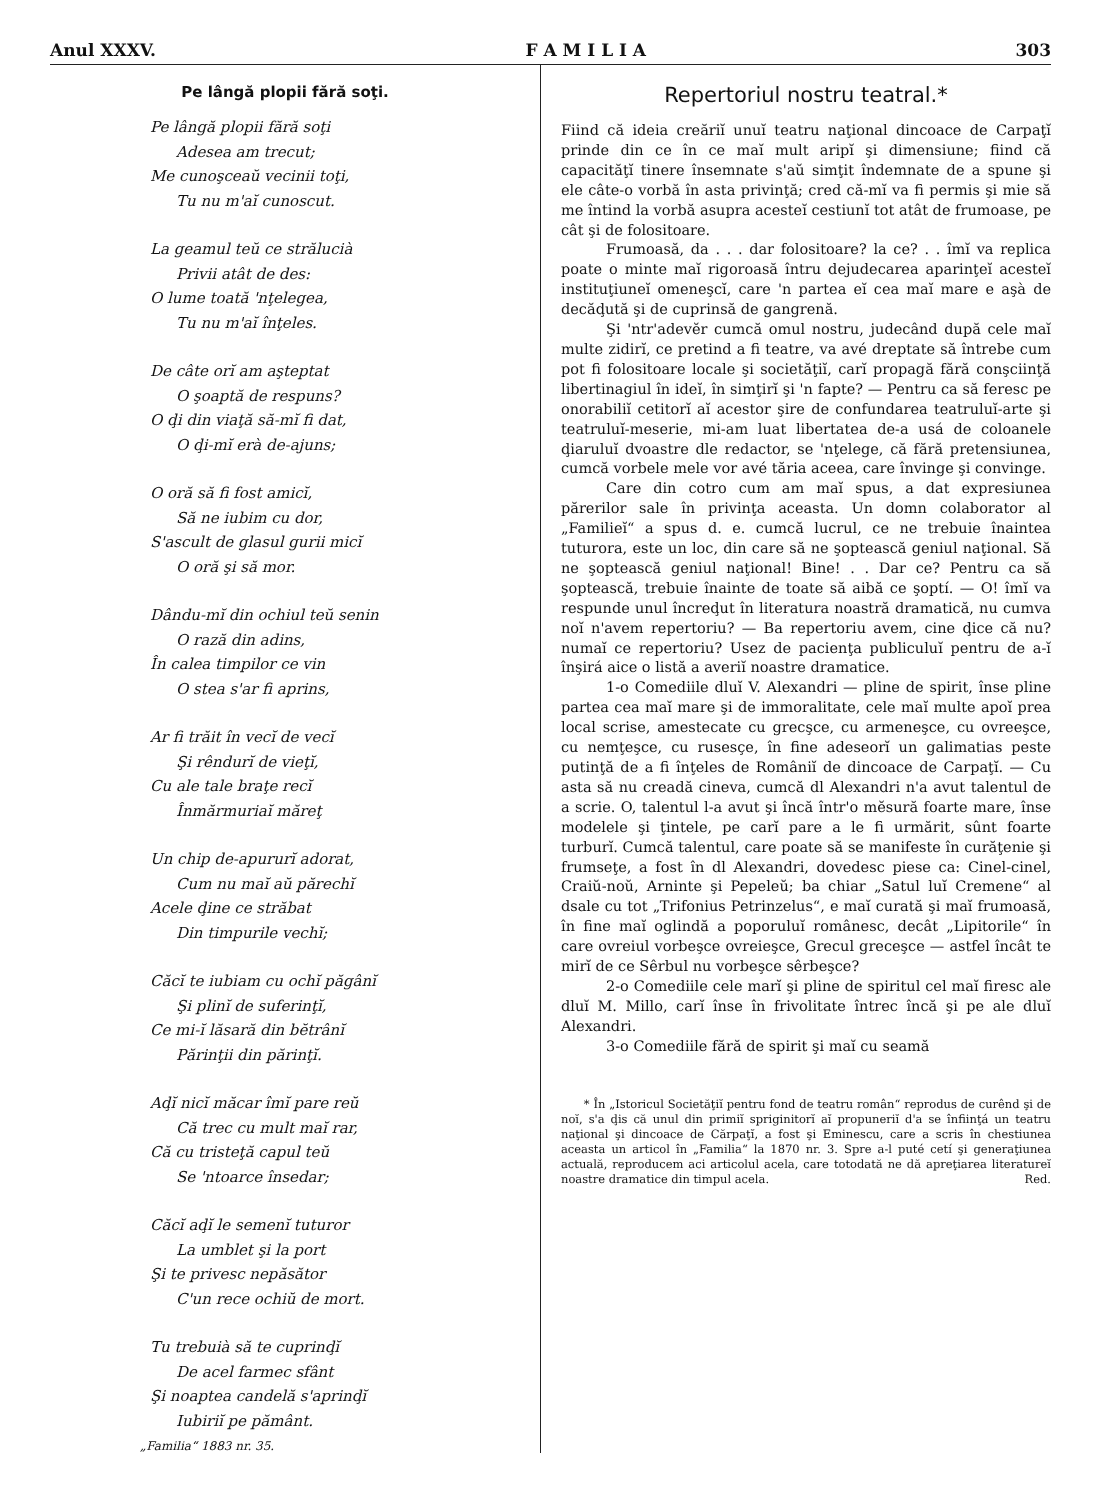Anul XXXV. F A M I L I A 303
Pe lângă plopii fără soţi.
Pe lângă plopii fără soţi
Adesea am trecut;
Me cunoşceaŭ vecinii toţi,
Tu nu m'aĭ cunoscut.
La geamul teŭ ce strălucià
Privii atât de des:
O lume toată 'nţelegea,
Tu nu m'aĭ înţeles.
De câte orĭ am aşteptat
O şoaptă de respuns?
O ḑi din viaţă să-mĭ fi dat,
O ḑi-mĭ erà de-ajuns;
O oră să fi fost amicĭ,
Să ne iubim cu dor,
S'ascult de glasul gurii micĭ
O oră şi să mor.
Dându-mĭ din ochiul teŭ senin
O rază din adins,
În calea timpilor ce vin
O stea s'ar fi aprins,
Ar fi trăit în vecĭ de vecĭ
Şi rêndurĭ de vieţĭ,
Cu ale tale braţe recĭ
Înmărmuriaĭ măreţ
Un chip de-apururĭ adorat,
Cum nu maĭ aŭ părechĭ
Acele ḑine ce străbat
Din timpurile vechĭ;
Căcĭ te iubiam cu ochĭ păgânĭ
Şi plinĭ de suferinţĭ,
Ce mi-ĭ lăsară din bĕtrânĭ
Părinţii din părinţĭ.
Aḑĭ nicĭ măcar îmĭ pare reŭ
Că trec cu mult maĭ rar,
Că cu tristeţă capul teŭ
Se 'ntoarce însedar;
Căcĭ aḑĭ le semenĭ tuturor
La umblet şi la port
Şi te privesc nepăsător
C'un rece ochiŭ de mort.
Tu trebuià să te cuprinḑĭ
De acel farmec sfânt
Şi noaptea candelă s'aprinḑĭ
Iubiriĭ pe pământ.
„Familia“ 1883 nr. 35.
Repertoriul nostru teatral.*
Fiind că ideia creăriĭ unuĭ teatru naţional dincoace de Carpaţĭ prinde din ce în ce maĭ mult aripĭ şi dimensiune; fiind că capacităţĭ tinere însemnate s'aŭ simţit îndemnate de a spune şi ele câte-o vorbă în asta privinţă; cred că-mĭ va fi permis şi mie să me întind la vorbă asupra acesteĭ cestiunĭ tot atât de frumoase, pe cât şi de folositoare.
Frumoasă, da . . . dar folositoare? la ce? . . îmĭ va replica poate o minte maĭ rigoroasă întru dejudecarea aparinţeĭ acesteĭ instituţiuneĭ omeneşcĭ, care 'n partea eĭ cea maĭ mare e aşà de decăḑută şi de cuprinsă de gangrenă.
Şi 'ntr'adevĕr cumcă omul nostru, judecând după cele maĭ multe zidirĭ, ce pretind a fi teatre, va avé dreptate să întrebe cum pot fi folositoare locale şi societăţiĭ, carĭ propagă fără conşciinţă libertinagiul în ideĭ, în simţirĭ şi 'n fapte? — Pentru ca să feresc pe onorabiliĭ cetitorĭ aĭ acestor şire de confundarea teatruluĭ-arte şi teatruluĭ-meserie, mi-am luat libertatea de-a usá de coloanele ḑiaruluĭ dvoastre dle redactor, se 'nţelege, că fără pretensiunea, cumcă vorbele mele vor avé tăria aceea, care învinge şi convinge.
Care din cotro cum am maĭ spus, a dat expresiunea părerilor sale în privinţa aceasta. Un domn colaborator al „Familieĭ“ a spus d. e. cumcă lucrul, ce ne trebuie înaintea tuturora, este un loc, din care să ne şoptească geniul naţional. Să ne şoptească geniul naţional! Bine! . . Dar ce? Pentru ca să şoptească, trebuie înainte de toate să aibă ce şoptí. — O! îmĭ va respunde unul încreḑut în literatura noastră dramatică, nu cumva noĭ n'avem repertoriu? — Ba repertoriu avem, cine ḑice că nu? numaĭ ce repertoriu? Usez de pacienţa publiculuĭ pentru de a-ĭ înşirá aice o listă a averiĭ noastre dramatice.
1-o Comediile dluĭ V. Alexandri — pline de spirit, înse pline partea cea maĭ mare şi de immoralitate, cele maĭ multe apoĭ prea local scrise, amestecate cu grecşce, cu armeneşce, cu ovreeşce, cu nemţeşce, cu rusesçe, în fine adeseorĭ un galimatias peste putinţă de a fi înţeles de Româniĭ de dincoace de Carpaţĭ. — Cu asta să nu creadă cineva, cumcă dl Alexandri n'a avut talentul de a scrie. O, talentul l-a avut şi încă într'o mĕsură foarte mare, înse modelele şi ţintele, pe carĭ pare a le fi urmărit, sûnt foarte turburĭ. Cumcă talentul, care poate să se manifeste în curăţenie şi frumseţe, a fost în dl Alexandri, dovedesc piese ca: Cinel-cinel, Craiŭ-noŭ, Arninte şi Pepeleŭ; ba chiar „Satul luĭ Cremene“ al dsale cu tot „Trifonius Petrinzelus“, e maĭ curată şi maĭ frumoasă, în fine maĭ oglindă a poporuluĭ românesc, decât „Lipitorile“ în care ovreiul vorbeşce ovreieşce, Grecul greceşce — astfel încât te mirĭ de ce Sêrbul nu vorbeşce sêrbeşce?
2-o Comediile cele marĭ şi pline de spiritul cel maĭ firesc ale dluĭ M. Millo, carĭ înse în frivolitate întrec încă şi pe ale dluĭ Alexandri.
3-o Comediile fără de spirit şi maĭ cu seamă
* În „Istoricul Societăţiĭ pentru fond de teatru român“ reprodus de curênd şi de noĭ, s'a ḑis că unul din primiĭ spriginitorĭ aĭ propuneriĭ d'a se înfiinţá un teatru naţional şi dincoace de Cărpaţĭ, a fost şi Eminescu, care a scris în chestiunea aceasta un articol în „Familia“ la 1870 nr. 3. Spre a-l puté cetí şi generaţiunea actuală, reproducem aci articolul acela, care totodată ne dă apreţiarea literatureĭ noastre dramatice din timpul acela. Red.